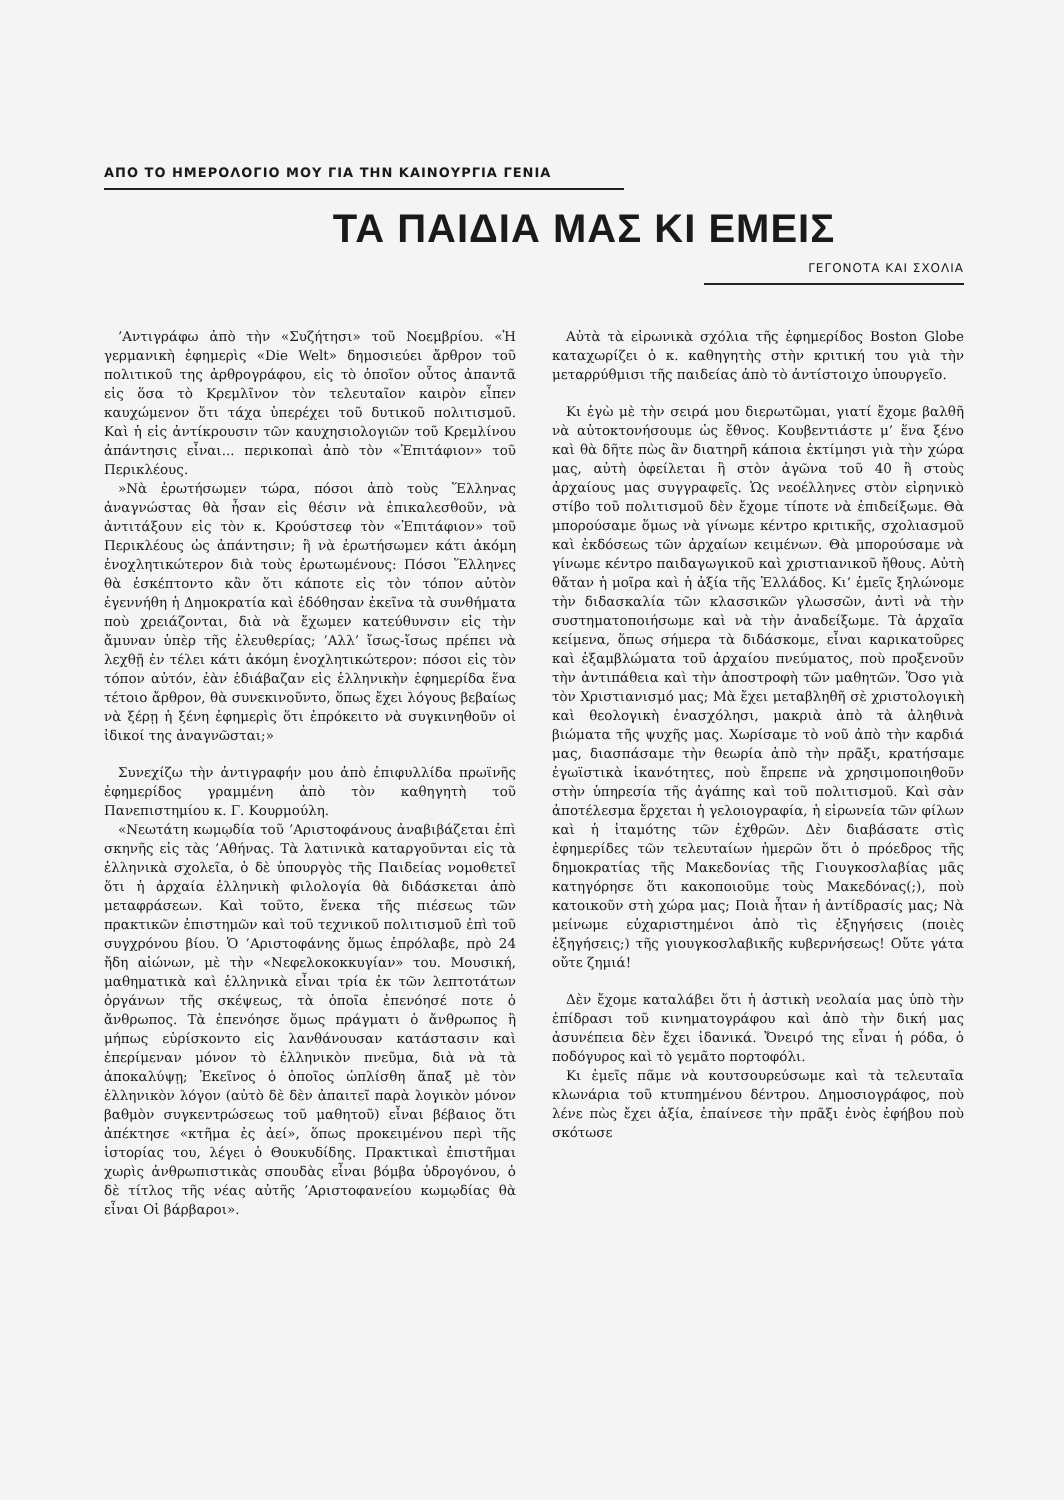ΑΠΟ ΤΟ ΗΜΕΡΟΛΟΓΙΟ ΜΟΥ ΓΙΑ ΤΗΝ ΚΑΙΝΟΥΡΓΙΑ ΓΕΝΙΑ
ΤΑ ΠΑΙΔΙΑ ΜΑΣ ΚΙ ΕΜΕΙΣ
ΓΕΓΟΝΟΤΑ ΚΑΙ ΣΧΟΛΙΑ
’Αντιγράφω ἀπὸ τὴν «Συζήτησι» τοῦ Νοεμβρίου. «Ἡ γερμανικὴ ἐφημερὶς «Die Welt» δημοσιεύει ἄρθρον τοῦ πολιτικοῦ της ἀρθρογράφου, εἰς τὸ ὁποῖον οὗτος ἀπαντᾶ εἰς ὅσα τὸ Κρεμλῖνον τὸν τελευταῖον καιρὸν εἶπεν καυχώμενον ὅτι τάχα ὑπερέχει τοῦ δυτικοῦ πολιτισμοῦ. Καὶ ἡ εἰς ἀντίκρουσιν τῶν καυχησιολογιῶν τοῦ Κρεμλίνου ἀπάντησις εἶναι... περικοπαὶ ἀπὸ τὸν «Ἐπιτάφιον» τοῦ Περικλέους.
»Νὰ ἐρωτήσωμεν τώρα, πόσοι ἀπὸ τοὺς Ἕλληνας ἀναγνώστας θὰ ἦσαν εἰς θέσιν νὰ ἐπικαλεσθοῦν, νὰ ἀντιτάξουν εἰς τὸν κ. Κρούστσεφ τὸν «Ἐπιτάφιον» τοῦ Περικλέους ὡς ἀπάντησιν; ἢ νὰ ἐρωτήσωμεν κάτι ἀκόμη ἐνοχλητικώτερον διὰ τοὺς ἐρωτωμένους: Πόσοι Ἕλληνες θὰ ἐσκέπτοντο κἂν ὅτι κάποτε εἰς τὸν τόπον αὐτὸν ἐγεννήθη ἡ Δημοκρατία καὶ ἐδόθησαν ἐκεῖνα τὰ συνθήματα ποὺ χρειάζονται, διὰ νὰ ἔχωμεν κατεύθυνσιν εἰς τὴν ἄμυναν ὑπὲρ τῆς ἐλευθερίας; ’Αλλ’ ἴσως-ἴσως πρέπει νὰ λεχθῇ ἐν τέλει κάτι ἀκόμη ἐνοχλητικώτερον: πόσοι εἰς τὸν τόπον αὐτόν, ἐὰν ἐδιάβαζαν εἰς ἑλληνικὴν ἐφημερίδα ἕνα τέτοιο ἄρθρον, θὰ συνεκινοῦντο, ὅπως ἔχει λόγους βεβαίως νὰ ξέρῃ ἡ ξένη ἐφημερὶς ὅτι ἐπρόκειτο νὰ συγκινηθοῦν οἱ ἰδικοί της ἀναγνῶσται;»
Συνεχίζω τὴν ἀντιγραφήν μου ἀπὸ ἐπιφυλλίδα πρωϊνῆς ἐφημερίδος γραμμένη ἀπὸ τὸν καθηγητὴ τοῦ Πανεπιστημίου κ. Γ. Κουρμούλη.
«Νεωτάτη κωμῳδία τοῦ ’Αριστοφάνους ἀναβιβάζεται ἐπὶ σκηνῆς εἰς τὰς ’Αθήνας. Τὰ λατινικὰ καταργοῦνται εἰς τὰ ἑλληνικὰ σχολεῖα, ὁ δὲ ὑπουργὸς τῆς Παιδείας νομοθετεῖ ὅτι ἡ ἀρχαία ἑλληνικὴ φιλολογία θὰ διδάσκεται ἀπὸ μεταφράσεων. Καὶ τοῦτο, ἕνεκα τῆς πιέσεως τῶν πρακτικῶν ἐπιστημῶν καὶ τοῦ τεχνικοῦ πολιτισμοῦ ἐπὶ τοῦ συγχρόνου βίου. Ὁ ’Αριστοφάνης ὅμως ἐπρόλαβε, πρὸ 24 ἤδη αἰώνων, μὲ τὴν «Νεφελοκοκκυγίαν» του. Μουσική, μαθηματικὰ καὶ ἑλληνικὰ εἶναι τρία ἐκ τῶν λεπτοτάτων ὀργάνων τῆς σκέψεως, τὰ ὁποῖα ἐπενόησέ ποτε ὁ ἄνθρωπος. Τὰ ἐπενόησε ὅμως πράγματι ὁ ἄνθρωπος ἢ μήπως εὑρίσκοντο εἰς λανθάνουσαν κατάστασιν καὶ ἐπερίμεναν μόνον τὸ ἑλληνικὸν πνεῦμα, διὰ νὰ τὰ ἀποκαλύψῃ; Ἐκεῖνος ὁ ὁποῖος ὡπλίσθη ἅπαξ μὲ τὸν ἑλληνικὸν λόγον (αὐτὸ δὲ δὲν ἀπαιτεῖ παρὰ λογικὸν μόνον βαθμὸν συγκεντρώσεως τοῦ μαθητοῦ) εἶναι βέβαιος ὅτι ἀπέκτησε «κτῆμα ἐς ἀεί», ὅπως προκειμένου περὶ τῆς ἱστορίας του, λέγει ὁ Θουκυδίδης. Πρακτικαὶ ἐπιστῆμαι χωρὶς ἀνθρωπιστικὰς σπουδὰς εἶναι βόμβα ὑδρογόνου, ὁ δὲ τίτλος τῆς νέας αὐτῆς ’Αριστοφανείου κωμῳδίας θὰ εἶναι Οἱ βάρβαροι».
Αὐτὰ τὰ εἰρωνικὰ σχόλια τῆς ἐφημερίδος Boston Globe καταχωρίζει ὁ κ. καθηγητὴς στὴν κριτική του γιὰ τὴν μεταρρύθμισι τῆς παιδείας ἀπὸ τὸ ἀντίστοιχο ὑπουργεῖο.
Κι ἐγὼ μὲ τὴν σειρά μου διερωτῶμαι, γιατί ἔχομε βαλθῆ νὰ αὐτοκτονήσουμε ὡς ἔθνος. Κουβεντιάστε μ’ ἕνα ξένο καὶ θὰ δῆτε πὼς ἂν διατηρῆ κάποια ἐκτίμησι γιὰ τὴν χώρα μας, αὐτὴ ὀφείλεται ἢ στὸν ἀγῶνα τοῦ 40 ἢ στοὺς ἀρχαίους μας συγγραφεῖς. Ὡς νεοέλληνες στὸν εἰρηνικὸ στίβο τοῦ πολιτισμοῦ δὲν ἔχομε τίποτε νὰ ἐπιδείξωμε. Θὰ μπορούσαμε ὅμως νὰ γίνωμε κέντρο κριτικῆς, σχολιασμοῦ καὶ ἐκδόσεως τῶν ἀρχαίων κειμένων. Θὰ μπορούσαμε νὰ γίνωμε κέντρο παιδαγωγικοῦ καὶ χριστιανικοῦ ἤθους. Αὐτὴ θἄταν ἡ μοῖρα καὶ ἡ ἀξία τῆς Ἑλλάδος. Κι’ ἐμεῖς ξηλώνομε τὴν διδασκαλία τῶν κλασσικῶν γλωσσῶν, ἀντὶ νὰ τὴν συστηματοποιήσωμε καὶ νὰ τὴν ἀναδείξωμε. Τὰ ἀρχαῖα κείμενα, ὅπως σήμερα τὰ διδάσκομε, εἶναι καρικατοῦρες καὶ ἐξαμβλώματα τοῦ ἀρχαίου πνεύματος, ποὺ προξενοῦν τὴν ἀντιπάθεια καὶ τὴν ἀποστροφὴ τῶν μαθητῶν. Ὅσο γιὰ τὸν Χριστιανισμό μας; Μὰ ἔχει μεταβληθῆ σὲ χριστολογικὴ καὶ θεολογικὴ ἐνασχόλησι, μακριὰ ἀπὸ τὰ ἀληθινὰ βιώματα τῆς ψυχῆς μας. Χωρίσαμε τὸ νοῦ ἀπὸ τὴν καρδιά μας, διασπάσαμε τὴν θεωρία ἀπὸ τὴν πρᾶξι, κρατήσαμε ἐγωϊστικὰ ἱκανότητες, ποὺ ἔπρεπε νὰ χρησιμοποιηθοῦν στὴν ὑπηρεσία τῆς ἀγάπης καὶ τοῦ πολιτισμοῦ. Καὶ σὰν ἀποτέλεσμα ἔρχεται ἡ γελοιογραφία, ἡ εἰρωνεία τῶν φίλων καὶ ἡ ἰταμότης τῶν ἐχθρῶν. Δὲν διαβάσατε στὶς ἐφημερίδες τῶν τελευταίων ἡμερῶν ὅτι ὁ πρόεδρος τῆς δημοκρατίας τῆς Μακεδονίας τῆς Γιουγκοσλαβίας μᾶς κατηγόρησε ὅτι κακοποιοῦμε τοὺς Μακεδόνας(;), ποὺ κατοικοῦν στὴ χώρα μας; Ποιὰ ἦταν ἡ ἀντίδρασίς μας; Νὰ μείνωμε εὐχαριστημένοι ἀπὸ τὶς ἐξηγήσεις (ποιὲς ἐξηγήσεις;) τῆς γιουγκοσλαβικῆς κυβερνήσεως! Οὔτε γάτα οὔτε ζημιά!
Δὲν ἔχομε καταλάβει ὅτι ἡ ἀστικὴ νεολαία μας ὑπὸ τὴν ἐπίδρασι τοῦ κινηματογράφου καὶ ἀπὸ τὴν δική μας ἀσυνέπεια δὲν ἔχει ἰδανικά. Ὄνειρό της εἶναι ἡ ρόδα, ὁ ποδόγυρος καὶ τὸ γεμᾶτο πορτοφόλι.
Κι ἐμεῖς πᾶμε νὰ κουτσουρεύσωμε καὶ τὰ τελευταῖα κλωνάρια τοῦ κτυπημένου δέντρου. Δημοσιογράφος, ποὺ λένε πὼς ἔχει ἀξία, ἐπαίνεσε τὴν πρᾶξι ἑνὸς ἐφήβου ποὺ σκότωσε